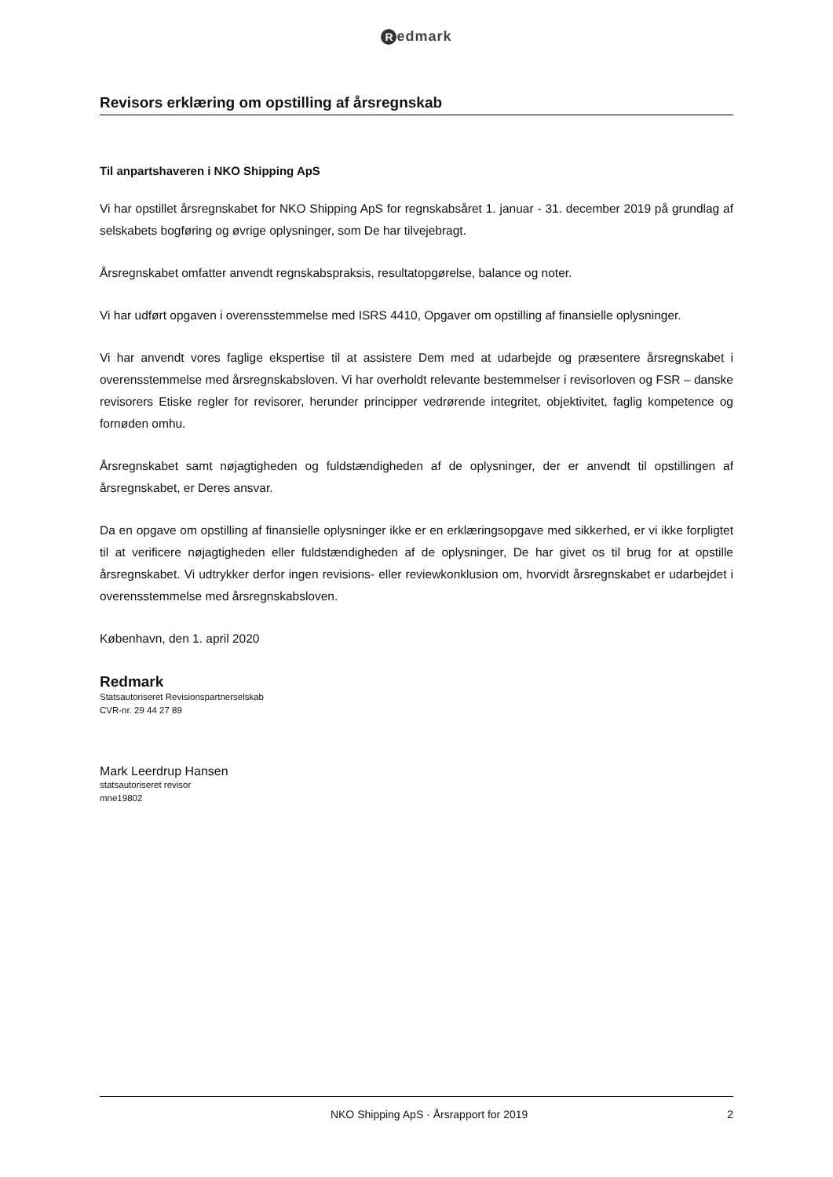Redmark
Revisors erklæring om opstilling af årsregnskab
Til anpartshaveren i NKO Shipping ApS
Vi har opstillet årsregnskabet for NKO Shipping ApS for regnskabsåret 1. januar - 31. december 2019 på grundlag af selskabets bogføring og øvrige oplysninger, som De har tilvejebragt.
Årsregnskabet omfatter anvendt regnskabspraksis, resultatopgørelse, balance og noter.
Vi har udført opgaven i overensstemmelse med ISRS 4410, Opgaver om opstilling af finansielle oplysninger.
Vi har anvendt vores faglige ekspertise til at assistere Dem med at udarbejde og præsentere årsregnskabet i overensstemmelse med årsregnskabsloven. Vi har overholdt relevante bestemmelser i revisorloven og FSR – danske revisorers Etiske regler for revisorer, herunder principper vedrørende integritet, objektivitet, faglig kompetence og fornøden omhu.
Årsregnskabet samt nøjagtigheden og fuldstændigheden af de oplysninger, der er anvendt til opstillingen af årsregnskabet, er Deres ansvar.
Da en opgave om opstilling af finansielle oplysninger ikke er en erklæringsopgave med sikkerhed, er vi ikke forpligtet til at verificere nøjagtigheden eller fuldstændigheden af de oplysninger, De har givet os til brug for at opstille årsregnskabet. Vi udtrykker derfor ingen revisions- eller reviewkonklusion om, hvorvidt årsregnskabet er udarbejdet i overensstemmelse med årsregnskabsloven.
København, den 1. april 2020
Redmark
Statsautoriseret Revisionspartnerselskab
CVR-nr. 29 44 27 89
Mark Leerdrup Hansen
statsautoriseret revisor
mne19802
NKO Shipping ApS · Årsrapport for 2019 2